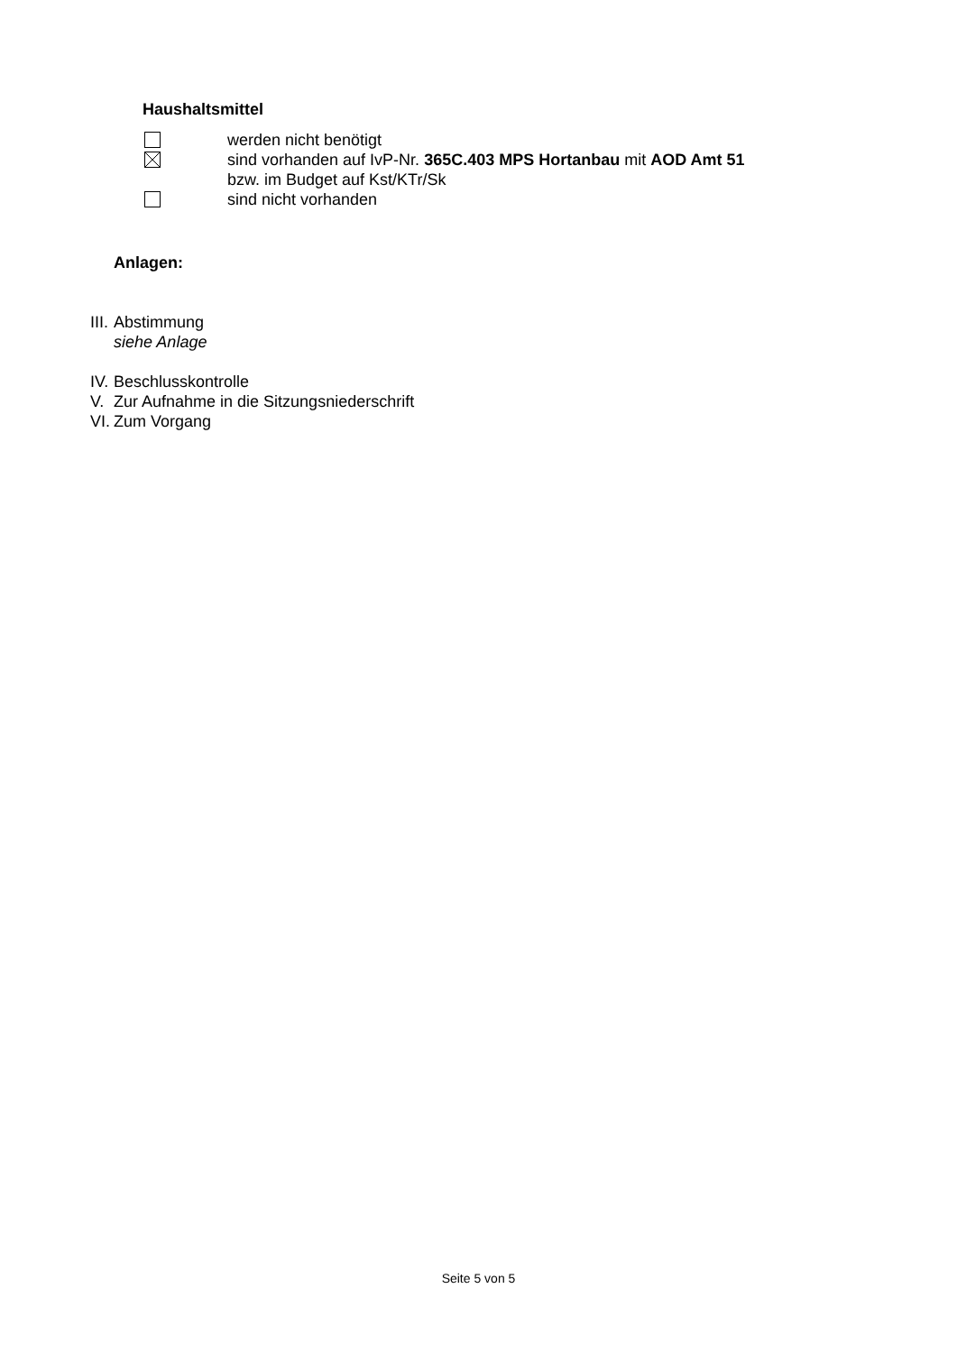Haushaltsmittel
werden nicht benötigt
sind vorhanden auf IvP-Nr. 365C.403 MPS Hortanbau mit AOD Amt 51
bzw. im Budget auf Kst/KTr/Sk
sind nicht vorhanden
Anlagen:
III. Abstimmung
siehe Anlage
IV. Beschlusskontrolle
V. Zur Aufnahme in die Sitzungsniederschrift
VI. Zum Vorgang
Seite 5 von 5